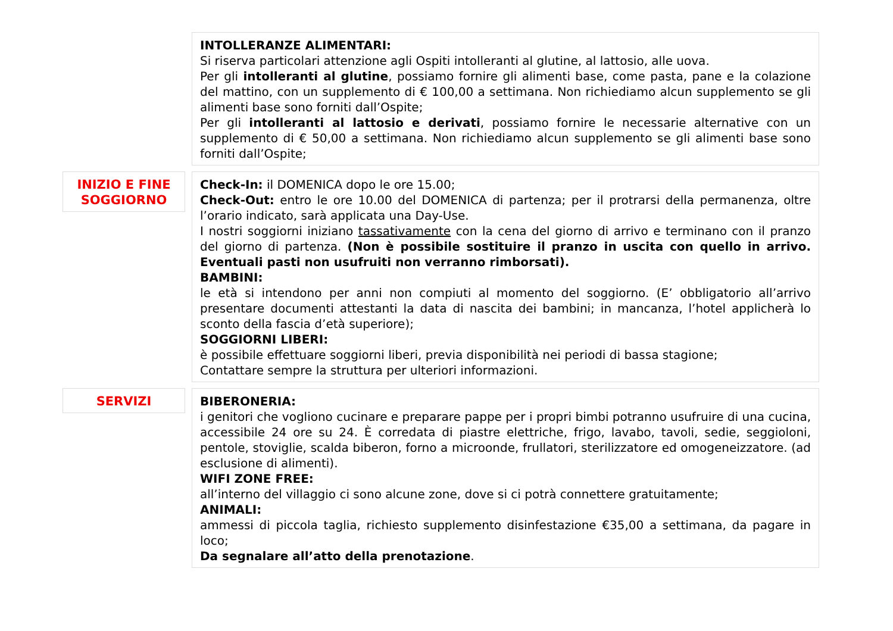INTOLLERANZE ALIMENTARI:
Si riserva particolari attenzione agli Ospiti intolleranti al glutine, al lattosio, alle uova.
Per gli intolleranti al glutine, possiamo fornire gli alimenti base, come pasta, pane e la colazione del mattino, con un supplemento di € 100,00 a settimana. Non richiediamo alcun supplemento se gli alimenti base sono forniti dall’Ospite;
Per gli intolleranti al lattosio e derivati, possiamo fornire le necessarie alternative con un supplemento di € 50,00 a settimana. Non richiediamo alcun supplemento se gli alimenti base sono forniti dall’Ospite;
INIZIO E FINE
SOGGIORNO
Check-In: il DOMENICA dopo le ore 15.00;
Check-Out: entro le ore 10.00 del DOMENICA di partenza; per il protrarsi della permanenza, oltre l’orario indicato, sarà applicata una Day-Use.
I nostri soggiorni iniziano tassativamente con la cena del giorno di arrivo e terminano con il pranzo del giorno di partenza. (Non è possibile sostituire il pranzo in uscita con quello in arrivo. Eventuali pasti non usufruiti non verranno rimborsati).
BAMBINI:
le età si intendono per anni non compiuti al momento del soggiorno. (E’ obbligatorio all’arrivo presentare documenti attestanti la data di nascita dei bambini; in mancanza, l’hotel applicherà lo sconto della fascia d’età superiore);
SOGGIORNI LIBERI:
è possibile effettuare soggiorni liberi, previa disponibilità nei periodi di bassa stagione;
Contattare sempre la struttura per ulteriori informazioni.
SERVIZI BIBERONERIA:
i genitori che vogliono cucinare e preparare pappe per i propri bimbi potranno usufruire di una cucina, accessibile 24 ore su 24. È corredata di piastre elettriche, frigo, lavabo, tavoli, sedie, seggioloni, pentole, stoviglie, scalda biberon, forno a microonde, frullatori, sterilizzatore ed omogeneizzatore. (ad esclusione di alimenti).
WIFI ZONE FREE:
all’interno del villaggio ci sono alcune zone, dove si ci potrà connettere gratuitamente;
ANIMALI:
ammessi di piccola taglia, richiesto supplemento disinfestazione €35,00 a settimana, da pagare in loco;
Da segnalare all’atto della prenotazione.